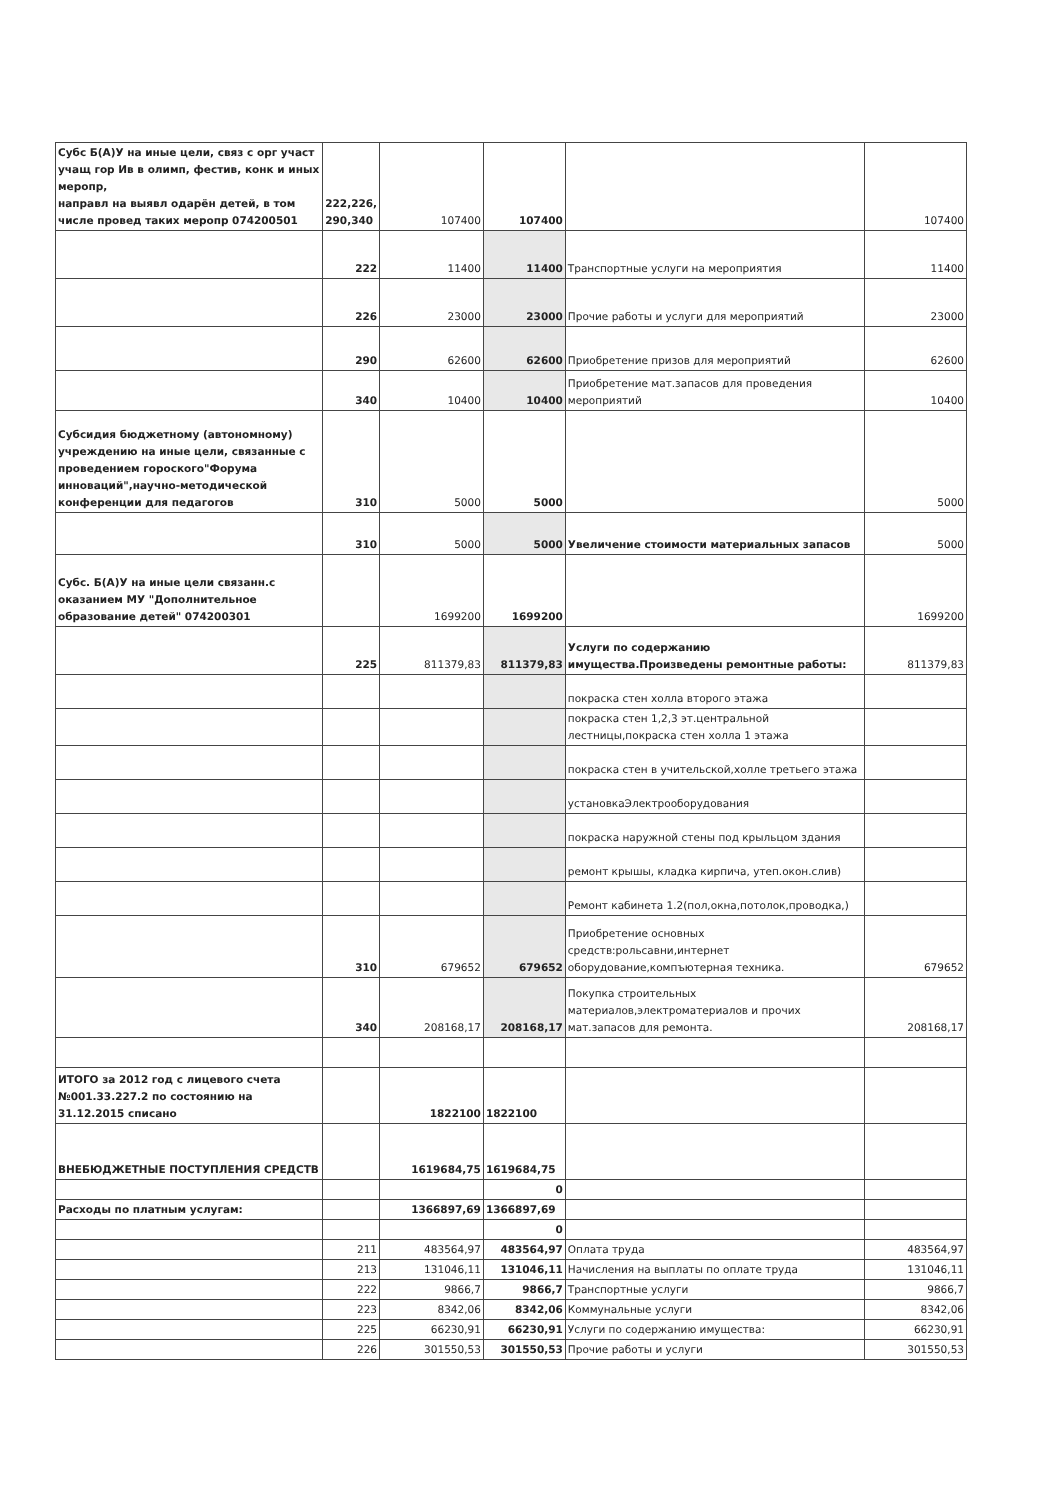| Субс Б(А)У на иные цели, связ с орг участ учащ гор Ив в олимп, фестив, конк и иных меропр, направл на выявл одарён детей, в том числе провед таких меропр 074200501 | 222,226, 290,340 | 107400 | 107400 | | 107400 |
| | 222 | 11400 | 11400 | Транспортные услуги на мероприятия | 11400 |
| | 226 | 23000 | 23000 | Прочие работы и услуги для мероприятий | 23000 |
| | 290 | 62600 | 62600 | Приобретение призов для мероприятий | 62600 |
| | 340 | 10400 | 10400 | Приобретение мат.запасов для проведения мероприятий | 10400 |
| Субсидия бюджетному (автономному) учреждению на иные цели, связанные с проведением гороского"Форума инноваций",научно-методической конференции для педагогов | 310 | 5000 | 5000 | | 5000 |
| | 310 | 5000 | 5000 | Увеличение стоимости материальных запасов | 5000 |
| Субс. Б(А)У на иные цели связанн.с оказанием МУ "Дополнительное образование детей" 074200301 | | 1699200 | 1699200 | | 1699200 |
| | 225 | 811379,83 | 811379,83 | Услуги по содержанию имущества.Произведены ремонтные работы: | 811379,83 |
| | | | | покраска стен холла второго этажа | |
| | | | | покраска стен 1,2,3 эт.центральной лестницы,покраска стен холла 1 этажа | |
| | | | | покраска стен в учительской,холле третьего этажа | |
| | | | | установкаЭлектрооборудования | |
| | | | | покраска наружной стены под крыльцом здания | |
| | | | | ремонт крышы, кладка кирпича, утеп.окон.слив) | |
| | | | | Ремонт кабинета 1.2(пол,окна,потолок,проводка,) | |
| | 310 | 679652 | 679652 | Приобретение основных средств:рольсавни,интернет оборудование,компъютерная техника. | 679652 |
| | 340 | 208168,17 | 208168,17 | Покупка строительных материалов,электроматериалов и прочих мат.запасов для ремонта. | 208168,17 |
| ИТОГО за 2012 год с лицевого счета №001.33.227.2 по состоянию на 31.12.2015 списано | | 1822100 | 1822100 | | |
| ВНЕБЮДЖЕТНЫЕ ПОСТУПЛЕНИЯ СРЕДСТВ | | 1619684,75 | 1619684,75 | | |
| | | | 0 | | |
| Расходы по платным услугам: | | 1366897,69 | 1366897,69 | | |
| | | | 0 | | |
| | 211 | 483564,97 | 483564,97 | Оплата труда | 483564,97 |
| | 213 | 131046,11 | 131046,11 | Начисления на выплаты по оплате труда | 131046,11 |
| | 222 | 9866,7 | 9866,7 | Транспортные услуги | 9866,7 |
| | 223 | 8342,06 | 8342,06 | Коммунальные услуги | 8342,06 |
| | 225 | 66230,91 | 66230,91 | Услуги по содержанию имущества: | 66230,91 |
| | 226 | 301550,53 | 301550,53 | Прочие работы и услуги | 301550,53 |